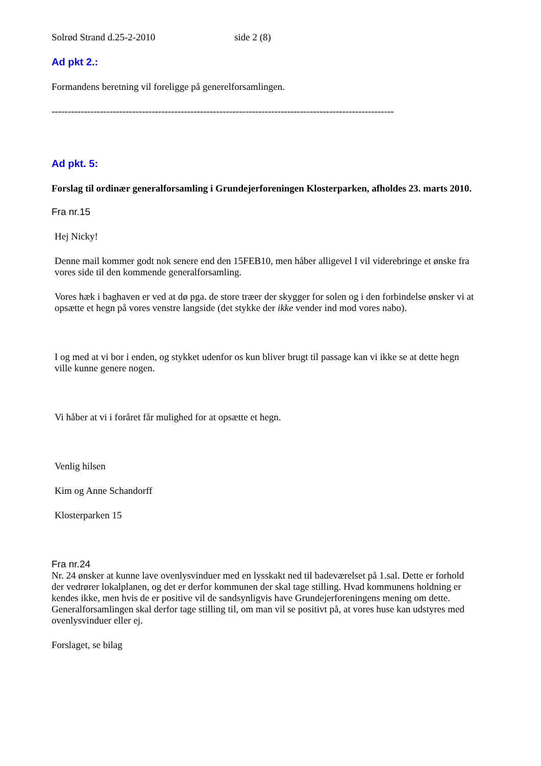Solrød Strand d.25-2-2010 side 2 (8)
Ad pkt 2.:
Formandens beretning vil foreligge på generelforsamlingen.
----------------------------------------------------------------------------------------------------------
Ad pkt. 5:
Forslag til ordinær generalforsamling i Grundejerforeningen Klosterparken, afholdes 23. marts 2010.
Fra nr.15
Hej Nicky!
Denne mail kommer godt nok senere end den 15FEB10, men håber alligevel I vil viderebringe et ønske fra vores side til den kommende generalforsamling.
Vores hæk i baghaven er ved at dø pga. de store træer der skygger for solen og i den forbindelse ønsker vi at opsætte et hegn på vores venstre langside (det stykke der ikke vender ind mod vores nabo).
I og med at vi bor i enden, og stykket udenfor os kun bliver brugt til passage kan vi ikke se at dette hegn ville kunne genere nogen.
Vi håber at vi i foråret får mulighed for at opsætte et hegn.
Venlig hilsen
Kim og Anne Schandorff
Klosterparken 15
Fra nr.24
Nr. 24 ønsker at kunne lave ovenlysvinduer med en lysskakt ned til badeværelset på 1.sal. Dette er forhold der vedrører lokalplanen, og det er derfor kommunen der skal tage stilling. Hvad kommunens holdning er kendes ikke, men hvis de er positive vil de sandsynligvis have Grundejerforeningens mening om dette.
Generalforsamlingen skal derfor tage stilling til, om man vil se positivt på, at vores huse kan udstyres med ovenlysvinduer eller ej.
Forslaget, se bilag